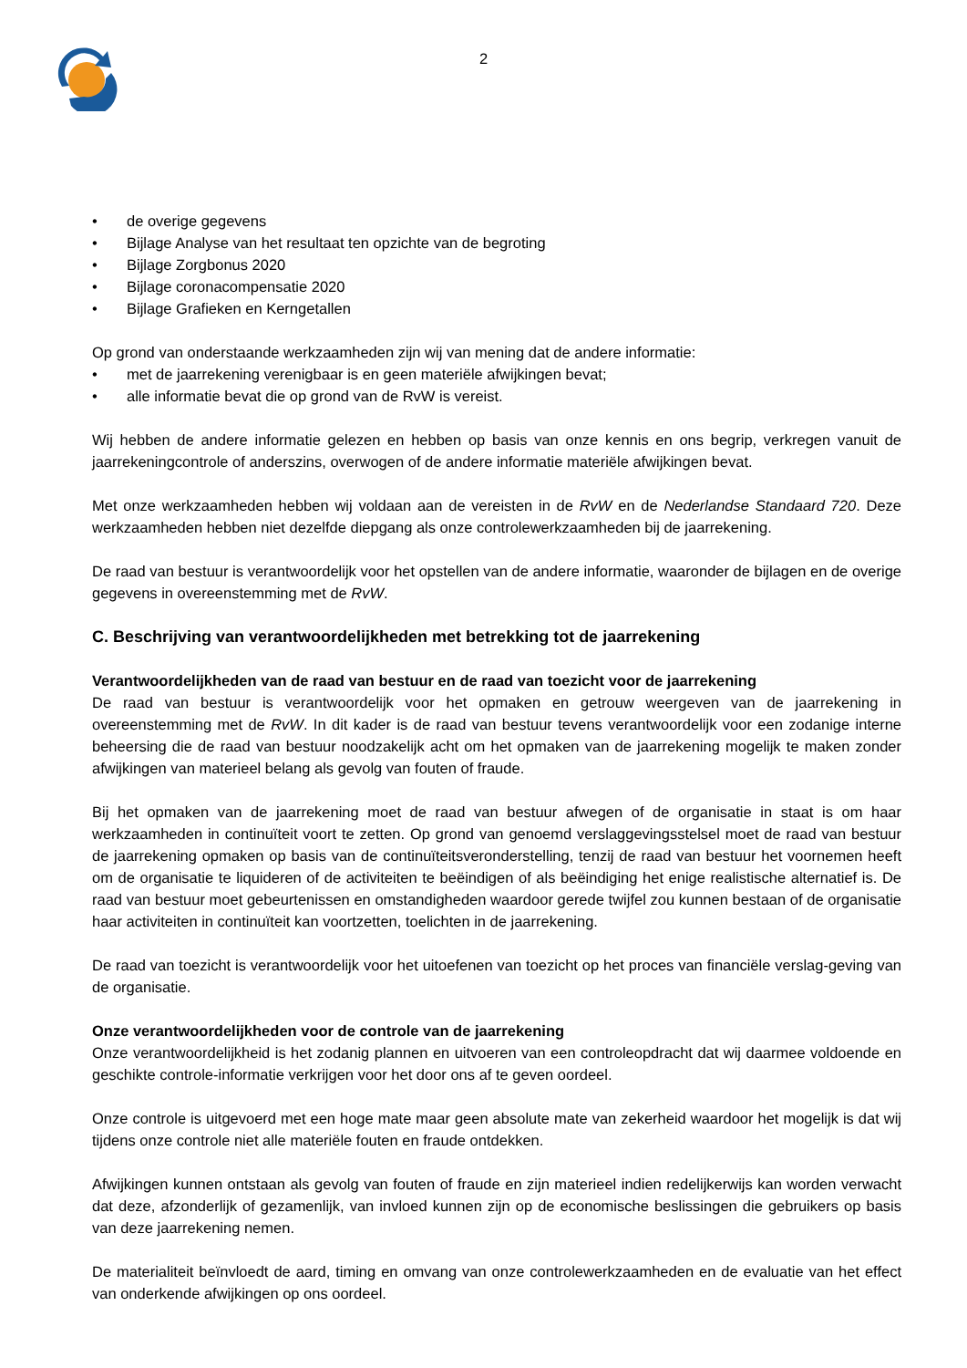2
• de overige gegevens
• Bijlage Analyse van het resultaat ten opzichte van de begroting
• Bijlage Zorgbonus 2020
• Bijlage coronacompensatie 2020
• Bijlage Grafieken en Kerngetallen
Op grond van onderstaande werkzaamheden zijn wij van mening dat de andere informatie:
• met de jaarrekening verenigbaar is en geen materiële afwijkingen bevat;
• alle informatie bevat die op grond van de RvW is vereist.
Wij hebben de andere informatie gelezen en hebben op basis van onze kennis en ons begrip, verkregen vanuit de jaarrekeningcontrole of anderszins, overwogen of de andere informatie materiële afwijkingen bevat.
Met onze werkzaamheden hebben wij voldaan aan de vereisten in de RvW en de Nederlandse Standaard 720. Deze werkzaamheden hebben niet dezelfde diepgang als onze controlewerkzaamheden bij de jaarrekening.
De raad van bestuur is verantwoordelijk voor het opstellen van de andere informatie, waaronder de bijlagen en de overige gegevens in overeenstemming met de RvW.
C. Beschrijving van verantwoordelijkheden met betrekking tot de jaarrekening
Verantwoordelijkheden van de raad van bestuur en de raad van toezicht voor de jaarrekening
De raad van bestuur is verantwoordelijk voor het opmaken en getrouw weergeven van de jaarrekening in overeenstemming met de RvW. In dit kader is de raad van bestuur tevens verantwoordelijk voor een zodanige interne beheersing die de raad van bestuur noodzakelijk acht om het opmaken van de jaarrekening mogelijk te maken zonder afwijkingen van materieel belang als gevolg van fouten of fraude.
Bij het opmaken van de jaarrekening moet de raad van bestuur afwegen of de organisatie in staat is om haar werkzaamheden in continuïteit voort te zetten. Op grond van genoemd verslaggevingsstelsel moet de raad van bestuur de jaarrekening opmaken op basis van de continuïteitsveronderstelling, tenzij de raad van bestuur het voornemen heeft om de organisatie te liquideren of de activiteiten te beëindigen of als beëindiging het enige realistische alternatief is. De raad van bestuur moet gebeurtenissen en omstandigheden waardoor gerede twijfel zou kunnen bestaan of de organisatie haar activiteiten in continuïteit kan voortzetten, toelichten in de jaarrekening.
De raad van toezicht is verantwoordelijk voor het uitoefenen van toezicht op het proces van financiële verslag-geving van de organisatie.
Onze verantwoordelijkheden voor de controle van de jaarrekening
Onze verantwoordelijkheid is het zodanig plannen en uitvoeren van een controleopdracht dat wij daarmee voldoende en geschikte controle-informatie verkrijgen voor het door ons af te geven oordeel.
Onze controle is uitgevoerd met een hoge mate maar geen absolute mate van zekerheid waardoor het mogelijk is dat wij tijdens onze controle niet alle materiële fouten en fraude ontdekken.
Afwijkingen kunnen ontstaan als gevolg van fouten of fraude en zijn materieel indien redelijkerwijs kan worden verwacht dat deze, afzonderlijk of gezamenlijk, van invloed kunnen zijn op de economische beslissingen die gebruikers op basis van deze jaarrekening nemen.
De materialiteit beïnvloedt de aard, timing en omvang van onze controlewerkzaamheden en de evaluatie van het effect van onderkende afwijkingen op ons oordeel.